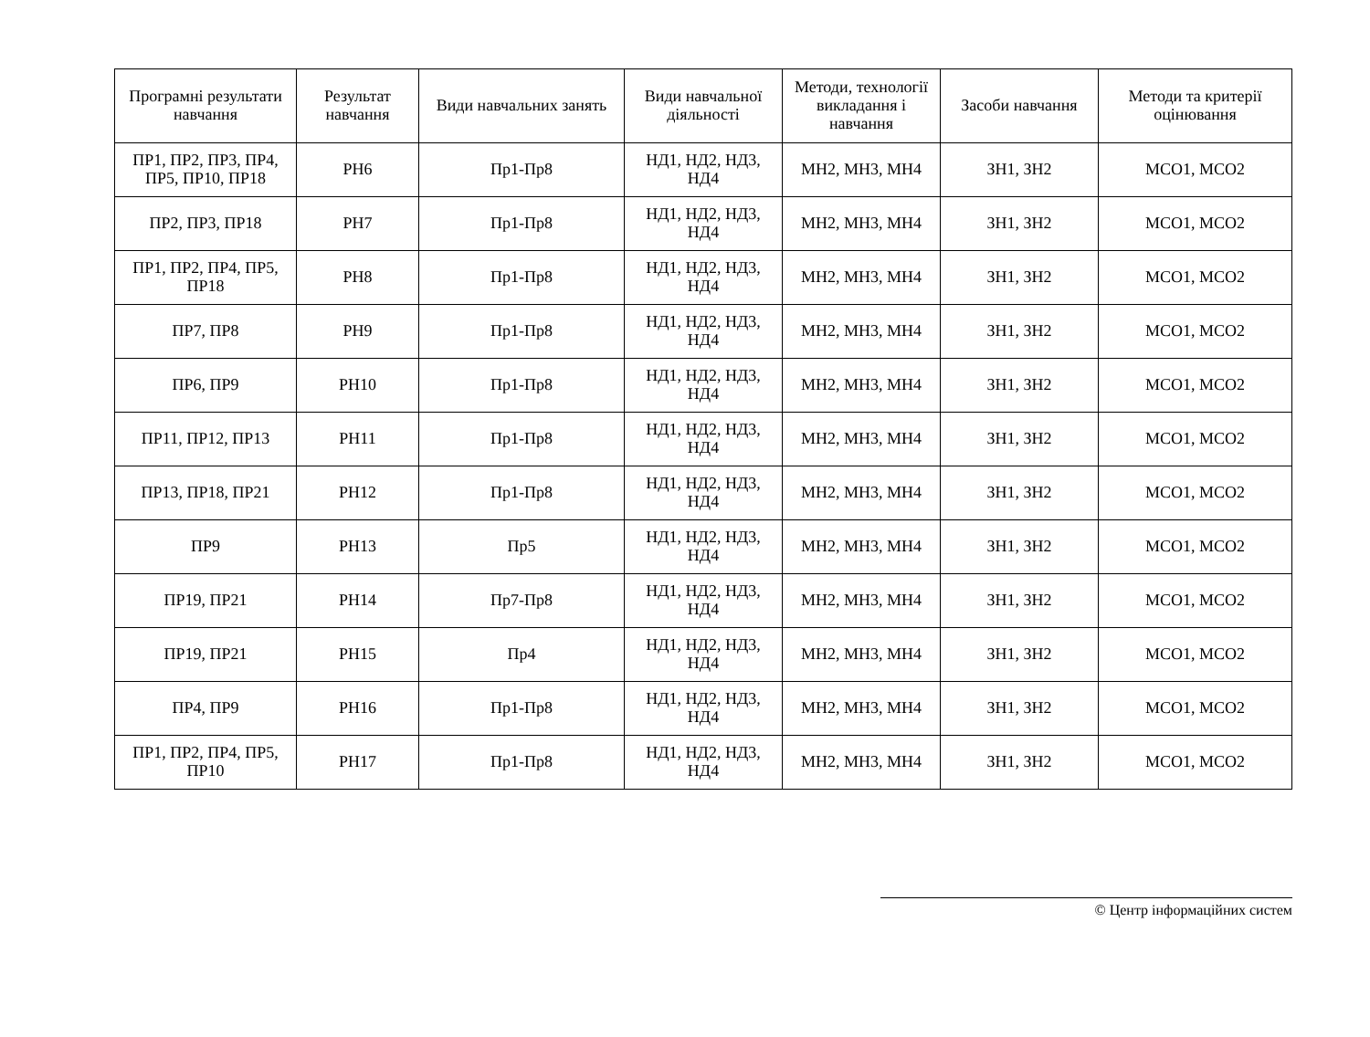| Програмні результати навчання | Результат навчання | Види навчальних занять | Види навчальної діяльності | Методи, технології викладання і навчання | Засоби навчання | Методи та критерії оцінювання |
| --- | --- | --- | --- | --- | --- | --- |
| ПР1, ПР2, ПР3, ПР4, ПР5, ПР10, ПР18 | РН6 | Пр1-Пр8 | НД1, НД2, НД3, НД4 | МН2, МН3, МН4 | ЗН1, ЗН2 | МСО1, МСО2 |
| ПР2, ПР3, ПР18 | РН7 | Пр1-Пр8 | НД1, НД2, НД3, НД4 | МН2, МН3, МН4 | ЗН1, ЗН2 | МСО1, МСО2 |
| ПР1, ПР2, ПР4, ПР5, ПР18 | РН8 | Пр1-Пр8 | НД1, НД2, НД3, НД4 | МН2, МН3, МН4 | ЗН1, ЗН2 | МСО1, МСО2 |
| ПР7, ПР8 | РН9 | Пр1-Пр8 | НД1, НД2, НД3, НД4 | МН2, МН3, МН4 | ЗН1, ЗН2 | МСО1, МСО2 |
| ПР6, ПР9 | РН10 | Пр1-Пр8 | НД1, НД2, НД3, НД4 | МН2, МН3, МН4 | ЗН1, ЗН2 | МСО1, МСО2 |
| ПР11, ПР12, ПР13 | РН11 | Пр1-Пр8 | НД1, НД2, НД3, НД4 | МН2, МН3, МН4 | ЗН1, ЗН2 | МСО1, МСО2 |
| ПР13, ПР18, ПР21 | РН12 | Пр1-Пр8 | НД1, НД2, НД3, НД4 | МН2, МН3, МН4 | ЗН1, ЗН2 | МСО1, МСО2 |
| ПР9 | РН13 | Пр5 | НД1, НД2, НД3, НД4 | МН2, МН3, МН4 | ЗН1, ЗН2 | МСО1, МСО2 |
| ПР19, ПР21 | РН14 | Пр7-Пр8 | НД1, НД2, НД3, НД4 | МН2, МН3, МН4 | ЗН1, ЗН2 | МСО1, МСО2 |
| ПР19, ПР21 | РН15 | Пр4 | НД1, НД2, НД3, НД4 | МН2, МН3, МН4 | ЗН1, ЗН2 | МСО1, МСО2 |
| ПР4, ПР9 | РН16 | Пр1-Пр8 | НД1, НД2, НД3, НД4 | МН2, МН3, МН4 | ЗН1, ЗН2 | МСО1, МСО2 |
| ПР1, ПР2, ПР4, ПР5, ПР10 | РН17 | Пр1-Пр8 | НД1, НД2, НД3, НД4 | МН2, МН3, МН4 | ЗН1, ЗН2 | МСО1, МСО2 |
© Центр інформаційних систем